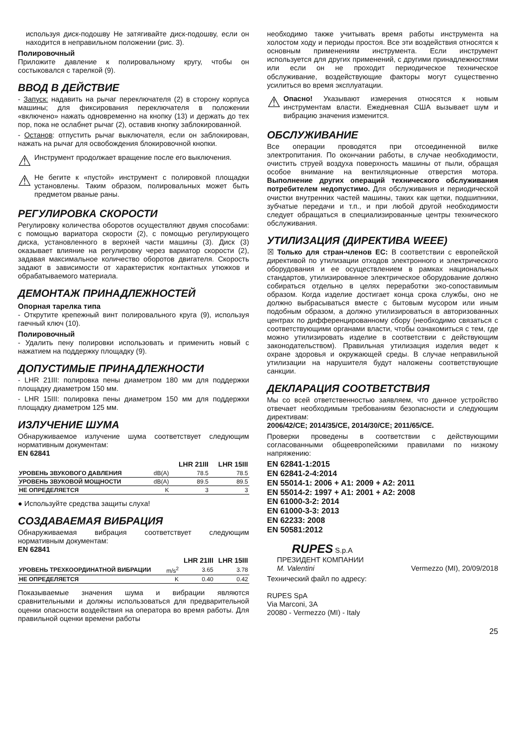используя диск-подошву Не затягивайте диск-подошву, если он находится в неправильном положении (рис. 3).
Полировочный
Приложите давление к полировальному кругу, чтобы он состыковался с тарелкой (9).
ВВОД В ДЕЙСТВИЕ
- Запуск: надавить на рычаг переключателя (2) в сторону корпуса машины; для фиксирования переключателя в положении «включено» нажать одновременно на кнопку (13) и держать до тех пор, пока не ослабнет рычаг (2), оставив кнопку заблокированной.
- Останов: отпустить рычаг выключателя, если он заблокирован, нажать на рычаг для освобождения блокировочной кнопки.
⚠
Инструмент продолжает вращение после его выключения.
⚠
Не бегите к «пустой» инструмент с полировкой площадки установлены. Таким образом, полировальных может быть предметом рваные раны.
РЕГУЛИРОВКА СКОРОСТИ
Регулировку количества оборотов осуществляют двумя способами: с помощью вариатора скорости (2), с помощью регулирующего диска, установленного в верхней части машины (3). Диск (3) оказывает влияние на регулировку через вариатор скорости (2), задавая максимальное количество оборотов двигателя. Скорость задают в зависимости от характеристик контактных утюжков и обрабатываемого материала.
ДЕМОНТАЖ ПРИНАДЛЕЖНОСТЕЙ
Опорная тарелка типа
- Открутите крепежный винт полировального круга (9), используя гаечный ключ (10).
Полировочный
- Удалить пену полировки использовать и применить новый с нажатием на поддержку площадку (9).
ДОПУСТИМЫЕ ПРИНАДЛЕЖНОСТИ
- LHR 21III: полировка пены диаметром 180 мм для поддержки площадку диаметром 150 мм.
- LHR 15III: полировка пены диаметром 150 мм для поддержки площадку диаметром 125 мм.
ИЗЛУЧЕНИЕ ШУМА
Обнаруживаемое излучение шума соответствует следующим нормативным документам:
EN 62841
| | | LHR 21III | LHR 15III |
| --- | --- | --- | --- |
| УРОВЕНЬ ЗВУКОВОГО ДАВЛЕНИЯ | dB(A) | 78.5 | 78.5 |
| УРОВЕНЬ ЗВУКОВОЙ МОЩНОСТИ | dB(A) | 89.5 | 89.5 |
| НЕ ОПРЕДЕЛЯЕТСЯ | K | 3 | 3 |
● Используйте средства защиты слуха!
СОЗДАВАЕМАЯ ВИБРАЦИЯ
Обнаруживаемая вибрация соответствует следующим нормативным документам:
EN 62841
| | | LHR 21III | LHR 15III |
| --- | --- | --- | --- |
| УРОВЕНЬ ТРЕХКООРДИНАТНОЙ ВИБРАЦИИ | m/s<sup>2</sup> | 3.65 | 3.78 |
| НЕ ОПРЕДЕЛЯЕТСЯ | K | 0.40 | 0.42 |
Показываемые значения шума и вибрации являются сравнительными и должны использоваться для предварительной оценки опасности воздействия на оператора во время работы. Для правильной оценки времени работы
необходимо также учитывать время работы инструмента на холостом ходу и периоды простоя. Все эти воздействия относятся к основным применениям инструмента. Если инструмент используется для других применений, с другими принадлежностями или если он не проходит периодическое техническое обслуживание, воздействующие факторы могут существенно усилиться во время эксплуатации.
⚠
Опасно! Указывают измерения относятся к новым инструментам власти. Ежедневная США вызывает шум и вибрацию значения изменится.
ОБСЛУЖИВАНИЕ
Все операции проводятся при отсоединенной вилке электропитания. По окончании работы, в случае необходимости, очистить струей воздуха поверхность машины от пыли, обращая особое внимание на вентиляционные отверстия мотора. Выполнение других операций технического обслуживания потребителем недопустимо. Для обслуживания и периодической очистки внутренних частей машины, таких как щетки, подшипники, зубчатые передачи и т.п., и при любой другой необходимости следует обращаться в специализированные центры технического обслуживания.
УТИЛИЗАЦИЯ (ДИРЕКТИВА WEEE)
☒ Только для стран-членов ЕС: В соответствии с европейской директивой по утилизации отходов электронного и электрического оборудования и ее осуществлением в рамках национальных стандартов, утилизированное электрическое оборудование должно собираться отдельно в целях переработки эко-сопоставимым образом. Когда изделие достигает конца срока службы, оно не должно выбрасываться вместе с бытовым мусором или иным подобным образом, а должно утилизироваться в авторизованных центрах по дифференцированному сбору (необходимо связаться с соответствующими органами власти, чтобы ознакомиться с тем, где можно утилизировать изделие в соответствии с действующим законодательством). Правильная утилизация изделия ведет к охране здоровья и окружающей среды. В случае неправильной утилизации на нарушителя будут наложены соответствующие санкции.
ДЕКЛАРАЦИЯ СООТВЕТСТВИЯ
Мы со всей ответственностью заявляем, что данное устройство отвечает необходимым требованиям безопасности и следующим директивам:
2006/42/CE; 2014/35/CE, 2014/30/CE; 2011/65/CE.
Проверки проведены в соответствии с действующими согласованными общеевропейскими правилами по низкому напряжению:
EN 62841-1:2015
EN 62841-2-4:2014
EN 55014-1: 2006 + A1: 2009 + A2: 2011
EN 55014-2: 1997 + A1: 2001 + A2: 2008
EN 61000-3-2: 2014
EN 61000-3-3: 2013
EN 62233: 2008
EN 50581:2012
RUPES S.p.A
ПРЕЗИДЕНТ КОМПАНИИ
M. Valentini Vermezzo (MI), 20/09/2018
Технический файл по адресу:
RUPES SpA
Via Marconi, 3A
20080 - Vermezzo (MI) - Italy
25